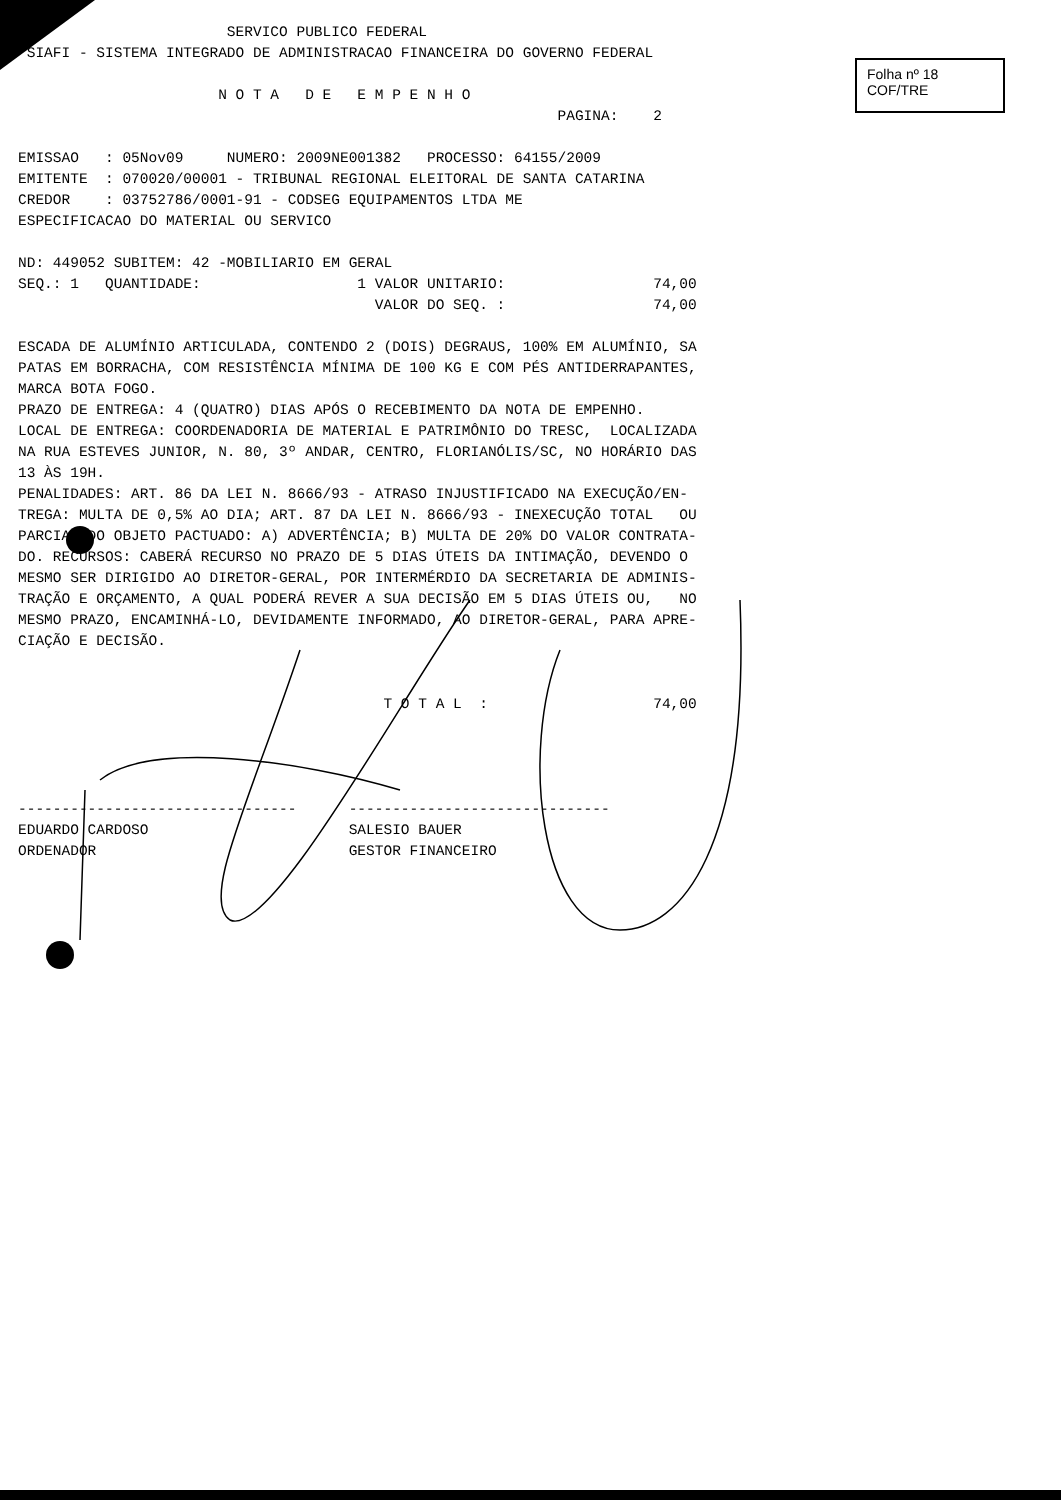Folha nº 18
COF/TRE
                        SERVICO PUBLICO FEDERAL
 SIAFI - SISTEMA INTEGRADO DE ADMINISTRACAO FINANCEIRA DO GOVERNO FEDERAL

                       N O T A   D E   E M P E N H O
                                                              PAGINA:    2

EMISSAO   : 05Nov09     NUMERO: 2009NE001382   PROCESSO: 64155/2009
EMITENTE  : 070020/00001 - TRIBUNAL REGIONAL ELEITORAL DE SANTA CATARINA
CREDOR    : 03752786/0001-91 - CODSEG EQUIPAMENTOS LTDA ME
ESPECIFICACAO DO MATERIAL OU SERVICO

ND: 449052 SUBITEM: 42 -MOBILIARIO EM GERAL
SEQ.: 1   QUANTIDADE:                  1 VALOR UNITARIO:                 74,00
                                         VALOR DO SEQ. :                 74,00

ESCADA DE ALUMÍNIO ARTICULADA, CONTENDO 2 (DOIS) DEGRAUS, 100% EM ALUMÍNIO, SA
PATAS EM BORRACHA, COM RESISTÊNCIA MÍNIMA DE 100 KG E COM PÉS ANTIDERRAPANTES,
MARCA BOTA FOGO.
PRAZO DE ENTREGA: 4 (QUATRO) DIAS APÓS O RECEBIMENTO DA NOTA DE EMPENHO.
LOCAL DE ENTREGA: COORDENADORIA DE MATERIAL E PATRIMÔNIO DO TRESC,  LOCALIZADA
NA RUA ESTEVES JUNIOR, N. 80, 3º ANDAR, CENTRO, FLORIANÓLIS/SC, NO HORÁRIO DAS
13 ÀS 19H.
PENALIDADES: ART. 86 DA LEI N. 8666/93 - ATRASO INJUSTIFICADO NA EXECUÇÃO/EN-
TREGA: MULTA DE 0,5% AO DIA; ART. 87 DA LEI N. 8666/93 - INEXECUÇÃO TOTAL   OU
PARCIAL DO OBJETO PACTUADO: A) ADVERTÊNCIA; B) MULTA DE 20% DO VALOR CONTRATA-
DO. RECURSOS: CABERÁ RECURSO NO PRAZO DE 5 DIAS ÚTEIS DA INTIMAÇÃO, DEVENDO O
MESMO SER DIRIGIDO AO DIRETOR-GERAL, POR INTERMÉRDIO DA SECRETARIA DE ADMINIS-
TRAÇÃO E ORÇAMENTO, A QUAL PODERÁ REVER A SUA DECISÃO EM 5 DIAS ÚTEIS OU,   NO
MESMO PRAZO, ENCAMINHÁ-LO, DEVIDAMENTE INFORMADO, AO DIRETOR-GERAL, PARA APRE-
CIAÇÃO E DECISÃO.


                                          T O T A L  :                   74,00




--------------------------------      ------------------------------
EDUARDO CARDOSO                       SALESIO BAUER
ORDENADOR                             GESTOR FINANCEIRO